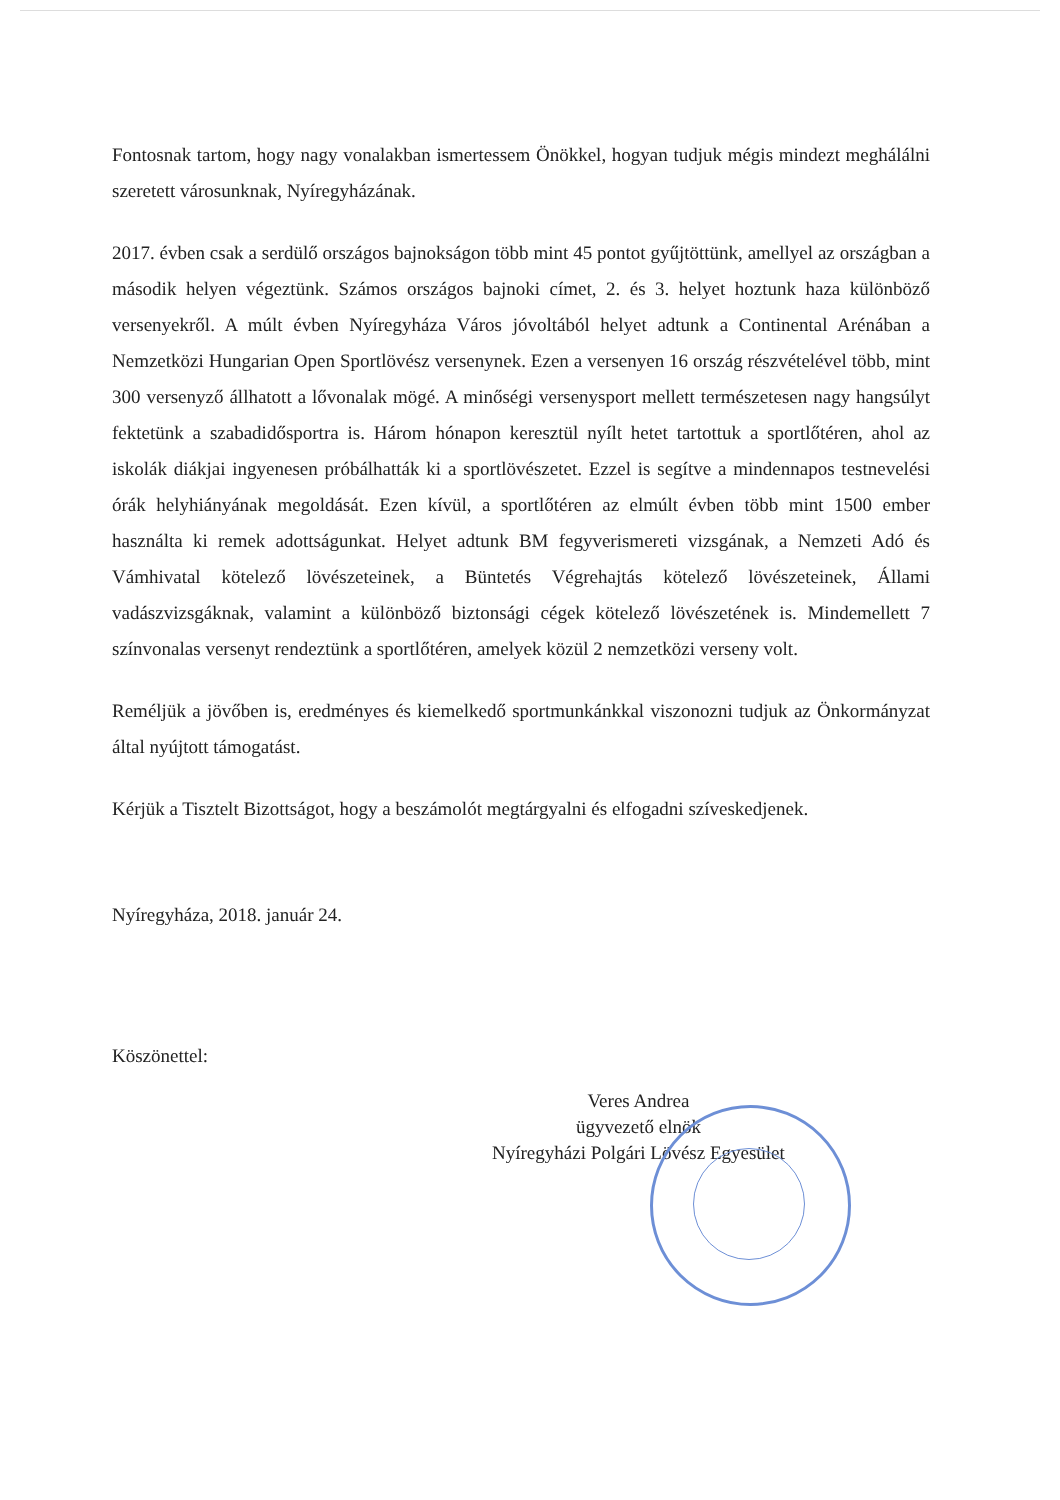Fontosnak tartom, hogy nagy vonalakban ismertessem Önökkel, hogyan tudjuk mégis mindezt meghálálni szeretett városunknak, Nyíregyházának.
2017. évben csak a serdülő országos bajnokságon több mint 45 pontot gyűjtöttünk, amellyel az országban a második helyen végeztünk. Számos országos bajnoki címet, 2. és 3. helyet hoztunk haza különböző versenyekről. A múlt évben Nyíregyháza Város jóvoltából helyet adtunk a Continental Arénában a Nemzetközi Hungarian Open Sportlövész versenynek. Ezen a versenyen 16 ország részvételével több, mint 300 versenyző állhatott a lővonalak mögé. A minőségi versenysport mellett természetesen nagy hangsúlyt fektetünk a szabadidősportra is. Három hónapon keresztül nyílt hetet tartottuk a sportlőtéren, ahol az iskolák diákjai ingyenesen próbálhatták ki a sportlövészetet. Ezzel is segítve a mindennapos testnevelési órák helyhiányának megoldását. Ezen kívül, a sportlőtéren az elmúlt évben több mint 1500 ember használta ki remek adottságunkat. Helyet adtunk BM fegyverismereti vizsgának, a Nemzeti Adó és Vámhivatal kötelező lövészeteinek, a Büntetés Végrehajtás kötelező lövészeteinek, Állami vadászvizsgáknak, valamint a különböző biztonsági cégek kötelező lövészetének is. Mindemellett 7 színvonalas versenyt rendeztünk a sportlőtéren, amelyek közül 2 nemzetközi verseny volt.
Reméljük a jövőben is, eredményes és kiemelkedő sportmunkánkkal viszonozni tudjuk az Önkormányzat által nyújtott támogatást.
Kérjük a Tisztelt Bizottságot, hogy a beszámolót megtárgyalni és elfogadni szíveskedjenek.
Nyíregyháza, 2018. január 24.
Köszönettel:
Veres Andrea
ügyvezető elnök
Nyíregyházi Polgári Lövész Egyesület